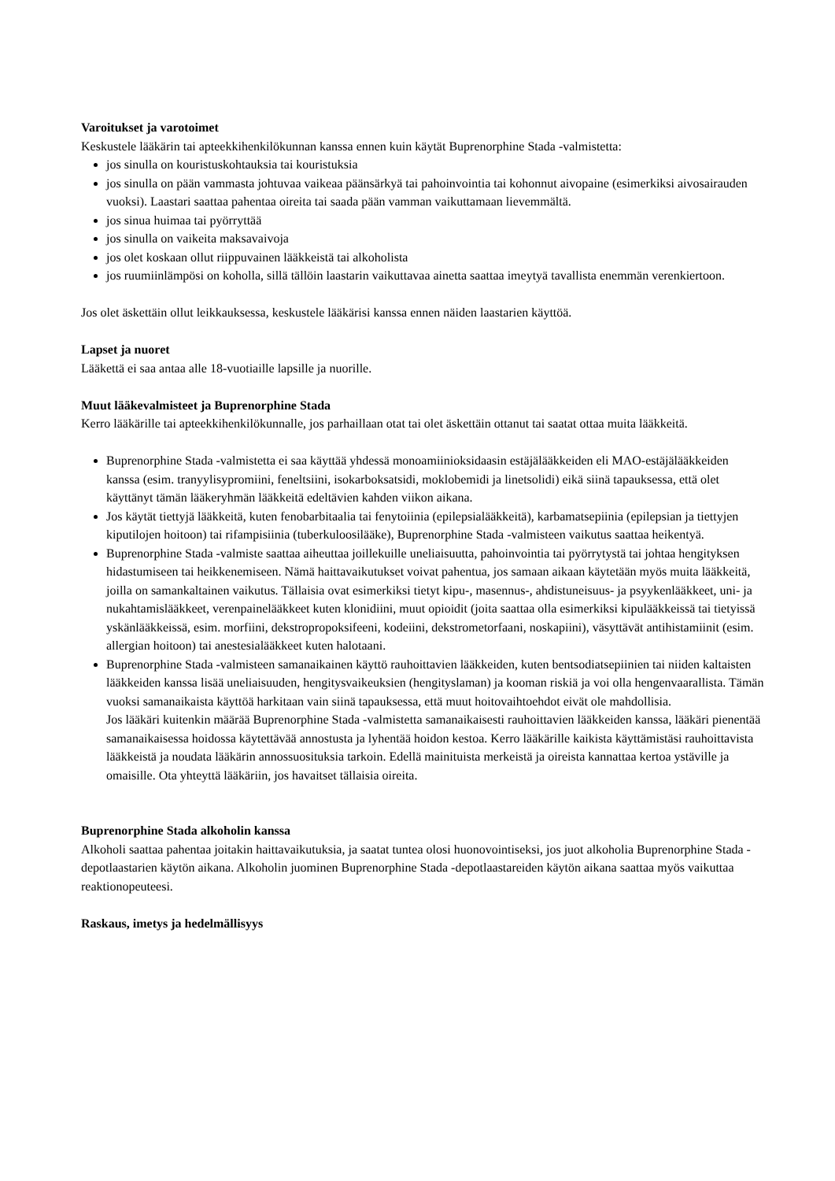Varoitukset ja varotoimet
Keskustele lääkärin tai apteekkihenkilökunnan kanssa ennen kuin käytät Buprenorphine Stada -valmistetta:
jos sinulla on kouristuskohtauksia tai kouristuksia
jos sinulla on pään vammasta johtuvaa vaikeaa päänsärkyä tai pahoinvointia tai kohonnut aivopaine (esimerkiksi aivosairauden vuoksi). Laastari saattaa pahentaa oireita tai saada pään vamman vaikuttamaan lievemmältä.
jos sinua huimaa tai pyörryttää
jos sinulla on vaikeita maksavaivoja
jos olet koskaan ollut riippuvainen lääkkeistä tai alkoholista
jos ruumiinlämpösi on koholla, sillä tällöin laastarin vaikuttavaa ainetta saattaa imeytyä tavallista enemmän verenkiertoon.
Jos olet äskettäin ollut leikkauksessa, keskustele lääkärisi kanssa ennen näiden laastarien käyttöä.
Lapset ja nuoret
Lääkettä ei saa antaa alle 18-vuotiaille lapsille ja nuorille.
Muut lääkevalmisteet ja Buprenorphine Stada
Kerro lääkärille tai apteekkihenkilökunnalle, jos parhaillaan otat tai olet äskettäin ottanut tai saatat ottaa muita lääkkeitä.
Buprenorphine Stada -valmistetta ei saa käyttää yhdessä monoamiinioksidaasin estäjälääkkeiden eli MAO-estäjälääkkeiden kanssa (esim. tranyylisypromiini, feneltsiini, isokarboksatsidi, moklobemidi ja linetsolidi) eikä siinä tapauksessa, että olet käyttänyt tämän lääkeryhmän lääkkeitä edeltävien kahden viikon aikana.
Jos käytät tiettyjä lääkkeitä, kuten fenobarbitaalia tai fenytoiinia (epilepsialääkkeitä), karbamatsepiinia (epilepsian ja tiettyjen kiputilojen hoitoon) tai rifampisiinia (tuberkuloosilääke), Buprenorphine Stada -valmisteen vaikutus saattaa heikentyä.
Buprenorphine Stada -valmiste saattaa aiheuttaa joillekuille uneliaisuutta, pahoinvointia tai pyörrytystä tai johtaa hengityksen hidastumiseen tai heikkenemiseen. Nämä haittavaikutukset voivat pahentua, jos samaan aikaan käytetään myös muita lääkkeitä, joilla on samankaltainen vaikutus. Tällaisia ovat esimerkiksi tietyt kipu-, masennus-, ahdistuneisuus- ja psyykenlääkkeet, uni- ja nukahtamislääkkeet, verenpainelääkkeet kuten klonidiini, muut opioidit (joita saattaa olla esimerkiksi kipulääkkeissä tai tietyissä yskänlääkkeissä, esim. morfiini, dekstropropoksifeeni, kodeiini, dekstrometorfaani, noskapiini), väsyttävät antihistamiinit (esim. allergian hoitoon) tai anestesialääkkeet kuten halotaani.
Buprenorphine Stada -valmisteen samanaikainen käyttö rauhoittavien lääkkeiden, kuten bentsodiatsepiinien tai niiden kaltaisten lääkkeiden kanssa lisää uneliaisuuden, hengitysvaikeuksien (hengityslaman) ja kooman riskiä ja voi olla hengenvaarallista. Tämän vuoksi samanaikaista käyttöä harkitaan vain siinä tapauksessa, että muut hoitovaihtoehdot eivät ole mahdollisia.
Jos lääkäri kuitenkin määrää Buprenorphine Stada -valmistetta samanaikaisesti rauhoittavien lääkkeiden kanssa, lääkäri pienentää samanaikaisessa hoidossa käytettävää annostusta ja lyhentää hoidon kestoa. Kerro lääkärille kaikista käyttämistäsi rauhoittavista lääkkeistä ja noudata lääkärin annossuosituksia tarkoin. Edellä mainituista merkeistä ja oireista kannattaa kertoa ystäville ja omaisille. Ota yhteyttä lääkäriin, jos havaitset tällaisia oireita.
Buprenorphine Stada alkoholin kanssa
Alkoholi saattaa pahentaa joitakin haittavaikutuksia, ja saatat tuntea olosi huonovointiseksi, jos juot alkoholia Buprenorphine Stada -depotlaastarien käytön aikana. Alkoholin juominen Buprenorphine Stada -depotlaastareiden käytön aikana saattaa myös vaikuttaa reaktionopeuteesi.
Raskaus, imetys ja hedelmällisyys